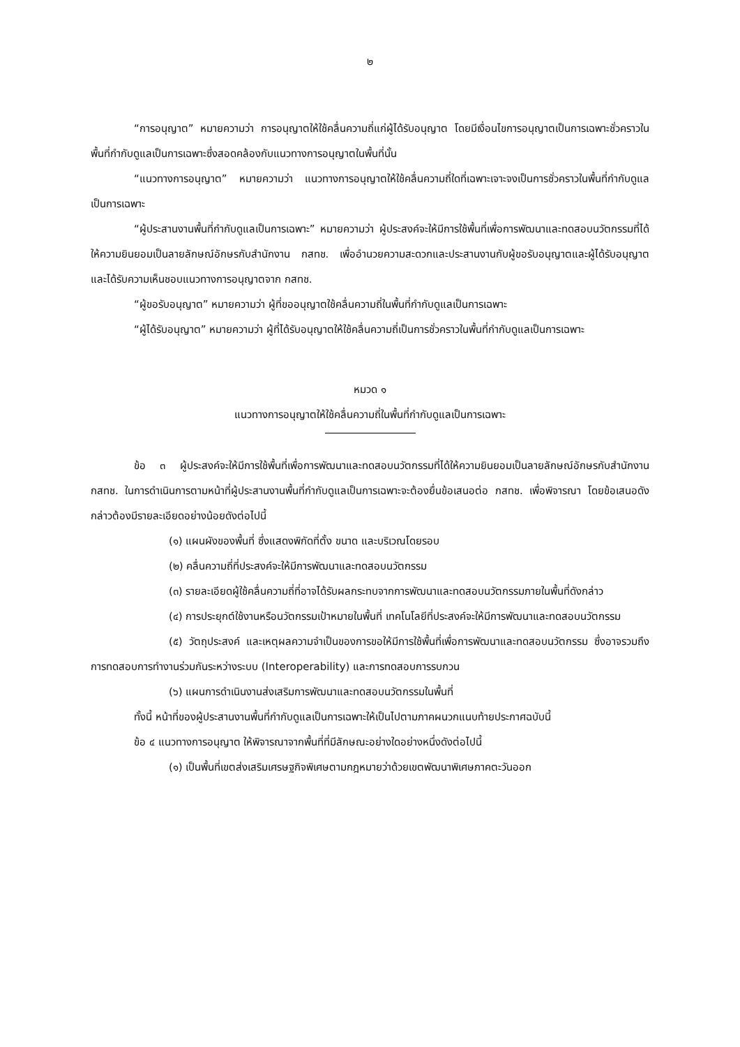๒
“การอนุญาต” หมายความว่า การอนุญาตให้ใช้คลื่นความถี่แก่ผู้ได้รับอนุญาต โดยมีเงื่อนไขการอนุญาตเป็นการเฉพาะชั่วคราวในพื้นที่กำกับดูแลเป็นการเฉพาะซึ่งสอดคล้องกับแนวทางการอนุญาตในพื้นที่นั้น
“แนวทางการอนุญาต” หมายความว่า แนวทางการอนุญาตให้ใช้คลื่นความถี่ใดที่เฉพาะเจาะจงเป็นการชั่วคราวในพื้นที่กำกับดูแลเป็นการเฉพาะ
“ผู้ประสานงานพื้นที่กำกับดูแลเป็นการเฉพาะ” หมายความว่า ผู้ประสงค์จะให้มีการใช้พื้นที่เพื่อการพัฒนาและทดสอบนวัตกรรมที่ได้ให้ความยินยอมเป็นลายลักษณ์อักษรกับสำนักงาน กสทช. เพื่ออำนวยความสะดวกและประสานงานกับผู้ขอรับอนุญาตและผู้ได้รับอนุญาต และได้รับความเห็นชอบแนวทางการอนุญาตจาก กสทช.
“ผู้ขอรับอนุญาต” หมายความว่า ผู้ที่ขออนุญาตใช้คลื่นความถี่ในพื้นที่กำกับดูแลเป็นการเฉพาะ
“ผู้ได้รับอนุญาต” หมายความว่า ผู้ที่ได้รับอนุญาตให้ใช้คลื่นความถี่เป็นการชั่วคราวในพื้นที่กำกับดูแลเป็นการเฉพาะ
หมวด ๑
แนวทางการอนุญาตให้ใช้คลื่นความถี่ในพื้นที่กำกับดูแลเป็นการเฉพาะ
ข้อ ๓ ผู้ประสงค์จะให้มีการใช้พื้นที่เพื่อการพัฒนาและทดสอบนวัตกรรมที่ได้ให้ความยินยอมเป็นลายลักษณ์อักษรกับสำนักงาน กสทช. ในการดำเนินการตามหน้าที่ผู้ประสานงานพื้นที่กำกับดูแลเป็นการเฉพาะจะต้องยื่นข้อเสนอต่อ กสทช. เพื่อพิจารณา โดยข้อเสนอดังกล่าวต้องมีรายละเอียดอย่างน้อยดังต่อไปนี้
(๑) แผนผังของพื้นที่ ซึ่งแสดงพิกัดที่ตั้ง ขนาด และบริเวณโดยรอบ
(๒) คลื่นความถี่ที่ประสงค์จะให้มีการพัฒนาและทดสอบนวัตกรรม
(๓) รายละเอียดผู้ใช้คลื่นความถี่ที่อาจได้รับผลกระทบจากการพัฒนาและทดสอบนวัตกรรมภายในพื้นที่ดังกล่าว
(๔) การประยุกต์ใช้งานหรือนวัตกรรมเป้าหมายในพื้นที่ เทคโนโลยีที่ประสงค์จะให้มีการพัฒนาและทดสอบนวัตกรรม
(๕) วัตถุประสงค์ และเหตุผลความจำเป็นของการขอให้มีการใช้พื้นที่เพื่อการพัฒนาและทดสอบนวัตกรรม ซึ่งอาจรวมถึงการทดสอบการทำงานร่วมกันระหว่างระบบ (Interoperability) และการทดสอบการรบกวน
(๖) แผนการดำเนินงานส่งเสริมการพัฒนาและทดสอบนวัตกรรมในพื้นที่
ทั้งนี้ หน้าที่ของผู้ประสานงานพื้นที่กำกับดูแลเป็นการเฉพาะให้เป็นไปตามภาคผนวกแนบท้ายประกาศฉบับนี้
ข้อ ๔ แนวทางการอนุญาต ให้พิจารณาจากพื้นที่ที่มีลักษณะอย่างใดอย่างหนึ่งดังต่อไปนี้
(๑) เป็นพื้นที่เขตส่งเสริมเศรษฐกิจพิเศษตามกฎหมายว่าด้วยเขตพัฒนาพิเศษภาคตะวันออก